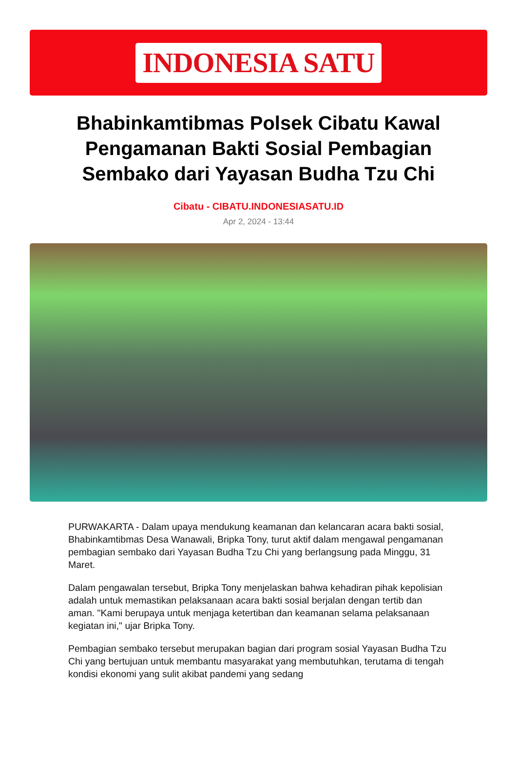INDONESIA SATU
Bhabinkamtibmas Polsek Cibatu Kawal Pengamanan Bakti Sosial Pembagian Sembako dari Yayasan Budha Tzu Chi
Cibatu - CIBATU.INDONESIASATU.ID
Apr 2, 2024 - 13:44
PURWAKARTA - Dalam upaya mendukung keamanan dan kelancaran acara bakti sosial, Bhabinkamtibmas Desa Wanawali, Bripka Tony, turut aktif dalam mengawal pengamanan pembagian sembako dari Yayasan Budha Tzu Chi yang berlangsung pada Minggu, 31 Maret.
Dalam pengawalan tersebut, Bripka Tony menjelaskan bahwa kehadiran pihak kepolisian adalah untuk memastikan pelaksanaan acara bakti sosial berjalan dengan tertib dan aman. "Kami berupaya untuk menjaga ketertiban dan keamanan selama pelaksanaan kegiatan ini," ujar Bripka Tony.
Pembagian sembako tersebut merupakan bagian dari program sosial Yayasan Budha Tzu Chi yang bertujuan untuk membantu masyarakat yang membutuhkan, terutama di tengah kondisi ekonomi yang sulit akibat pandemi yang sedang